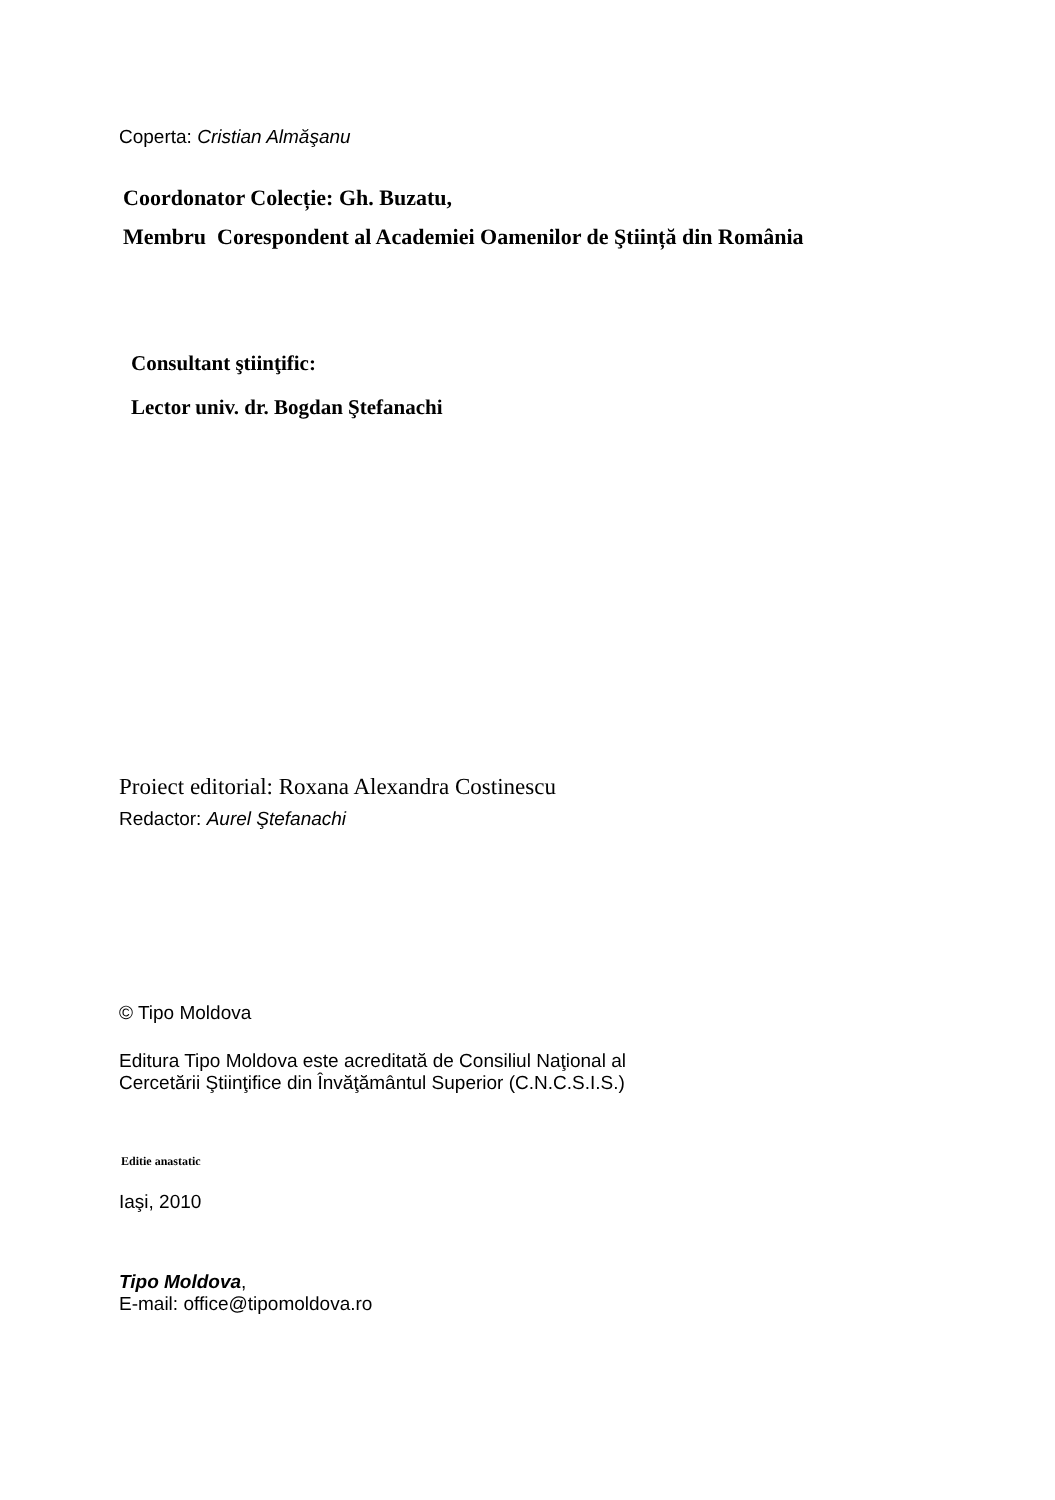Coperta: Cristian Almăşanu
Coordonator Colecție: Gh. Buzatu,
Membru Corespondent al Academiei Oamenilor de Ştiință din România
Consultant ştiinţific:
Lector univ. dr. Bogdan Ştefanachi
Proiect editorial: Roxana Alexandra Costinescu
Redactor: Aurel Ştefanachi
© Tipo Moldova
Editura Tipo Moldova este acreditată de Consiliul Naţional al
Cercetării Ştiinţifice din Învăţământul Superior (C.N.C.S.I.S.)
Editie anastatic
Iaşi, 2010
Tipo Moldova,
E-mail: office@tipomoldova.ro